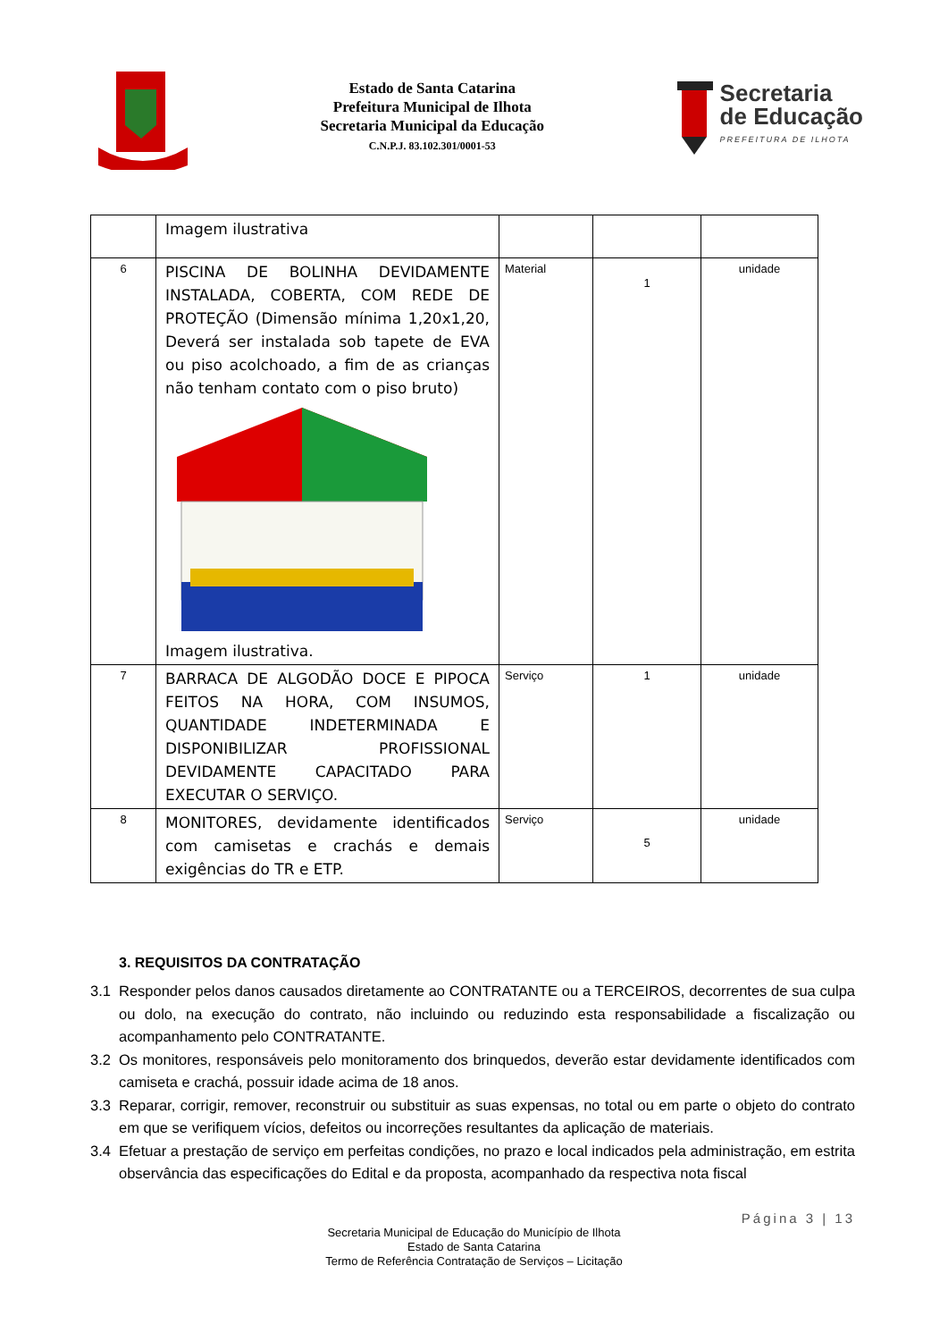Estado de Santa Catarina
Prefeitura Municipal de Ilhota
Secretaria Municipal da Educação
C.N.P.J. 83.102.301/0001-53
Secretaria
de Educação
PREFEITURA DE ILHOTA
| | Imagem ilustrativa | | | |
| 6 | PISCINA DE BOLINHA DEVIDAMENTE INSTALADA, COBERTA, COM REDE DE PROTEÇÃO (Dimensão mínima 1,20x1,20, Deverá ser instalada sob tapete de EVA ou piso acolchoado, a fim de as crianças não tenham contato com o piso bruto) Imagem ilustrativa. | Material | 1 | unidade |
| 7 | BARRACA DE ALGODÃO DOCE E PIPOCA FEITOS NA HORA, COM INSUMOS, QUANTIDADE INDETERMINADA E DISPONIBILIZAR PROFISSIONAL DEVIDAMENTE CAPACITADO PARA EXECUTAR O SERVIÇO. | Serviço | 1 | unidade |
| 8 | MONITORES, devidamente identificados com camisetas e crachás e demais exigências do TR e ETP. | Serviço | 5 | unidade |
3. REQUISITOS DA CONTRATAÇÃO
3.1 Responder pelos danos causados diretamente ao CONTRATANTE ou a TERCEIROS, decorrentes de sua culpa ou dolo, na execução do contrato, não incluindo ou reduzindo esta responsabilidade a fiscalização ou acompanhamento pelo CONTRATANTE.
3.2 Os monitores, responsáveis pelo monitoramento dos brinquedos, deverão estar devidamente identificados com camiseta e crachá, possuir idade acima de 18 anos.
3.3 Reparar, corrigir, remover, reconstruir ou substituir as suas expensas, no total ou em parte o objeto do contrato em que se verifiquem vícios, defeitos ou incorreções resultantes da aplicação de materiais.
3.4 Efetuar a prestação de serviço em perfeitas condições, no prazo e local indicados pela administração, em estrita observância das especificações do Edital e da proposta, acompanhado da respectiva nota fiscal
Página 3 | 13
Secretaria Municipal de Educação do Município de Ilhota
Estado de Santa Catarina
Termo de Referência Contratação de Serviços – Licitação